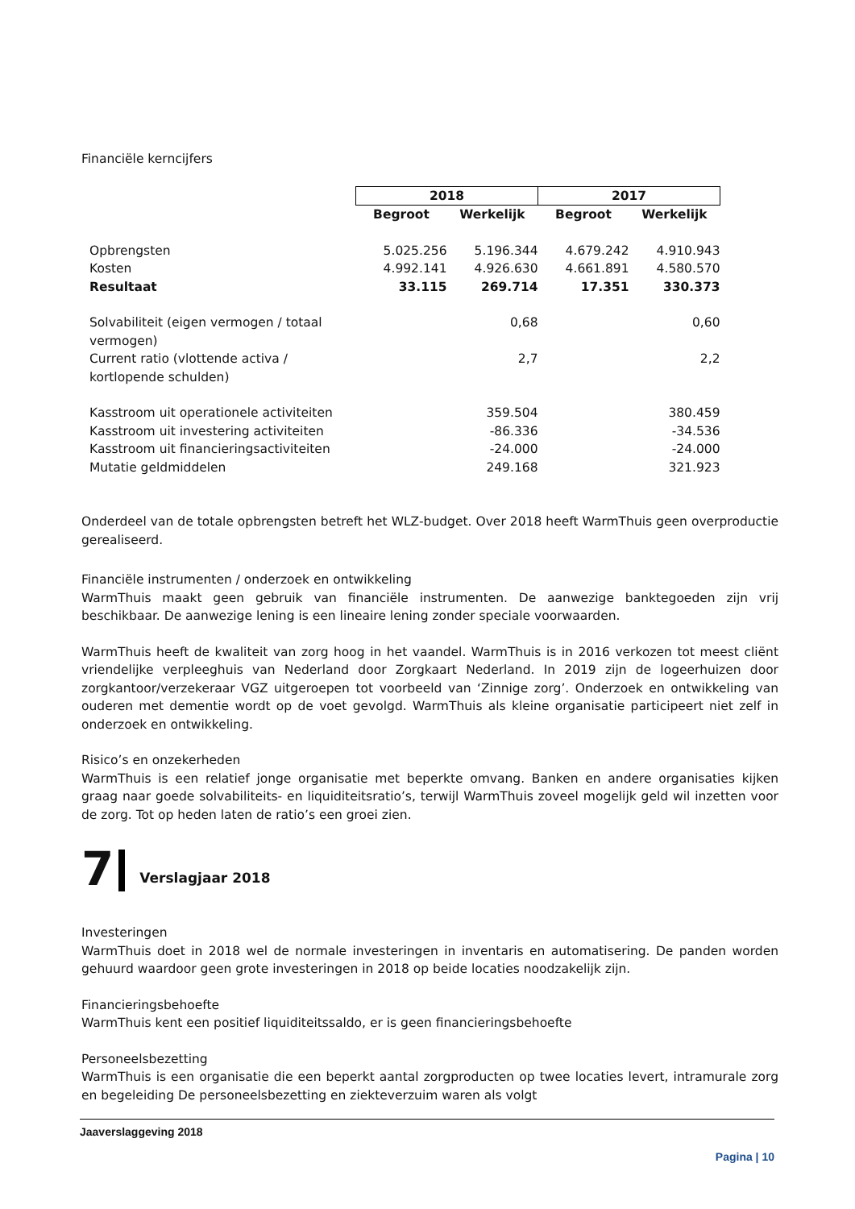Financiële kerncijfers
| | 2018 | | 2017 | |
| | Begroot | Werkelijk | Begroot | Werkelijk |
| Opbrengsten | 5.025.256 | 5.196.344 | 4.679.242 | 4.910.943 |
| Kosten | 4.992.141 | 4.926.630 | 4.661.891 | 4.580.570 |
| Resultaat | 33.115 | 269.714 | 17.351 | 330.373 |
| Solvabiliteit (eigen vermogen / totaal vermogen) | | 0,68 | | 0,60 |
| Current ratio (vlottende activa / kortlopende schulden) | | 2,7 | | 2,2 |
| Kasstroom uit operationele activiteiten | | 359.504 | | 380.459 |
| Kasstroom uit investering activiteiten | | -86.336 | | -34.536 |
| Kasstroom uit financieringsactiviteiten | | -24.000 | | -24.000 |
| Mutatie geldmiddelen | | 249.168 | | 321.923 |
Onderdeel van de totale opbrengsten betreft het WLZ-budget. Over 2018 heeft WarmThuis geen overproductie gerealiseerd.
Financiële instrumenten / onderzoek en ontwikkeling
WarmThuis maakt geen gebruik van financiële instrumenten. De aanwezige banktegoeden zijn vrij beschikbaar. De aanwezige lening is een lineaire lening zonder speciale voorwaarden.
WarmThuis heeft de kwaliteit van zorg hoog in het vaandel. WarmThuis is in 2016 verkozen tot meest cliënt vriendelijke verpleeghuis van Nederland door Zorgkaart Nederland. In 2019 zijn de logeerhuizen door zorgkantoor/verzekeraar VGZ uitgeroepen tot voorbeeld van ‘Zinnige zorg’. Onderzoek en ontwikkeling van ouderen met dementie wordt op de voet gevolgd. WarmThuis als kleine organisatie participeert niet zelf in onderzoek en ontwikkeling.
Risico’s en onzekerheden
WarmThuis is een relatief jonge organisatie met beperkte omvang. Banken en andere organisaties kijken graag naar goede solvabiliteits- en liquiditeitsratio’s, terwijl WarmThuis zoveel mogelijk geld wil inzetten voor de zorg. Tot op heden laten de ratio’s een groei zien.
7 Verslagjaar 2018
Investeringen
WarmThuis doet in 2018 wel de normale investeringen in inventaris en automatisering. De panden worden gehuurd waardoor geen grote investeringen in 2018 op beide locaties noodzakelijk zijn.
Financieringsbehoefte
WarmThuis kent een positief liquiditeitssaldo, er is geen financieringsbehoefte
Personeelsbezetting
WarmThuis is een organisatie die een beperkt aantal zorgproducten op twee locaties levert, intramurale zorg en begeleiding De personeelsbezetting en ziekteverzuim waren als volgt
Jaaverslaggeving 2018
Pagina | 10